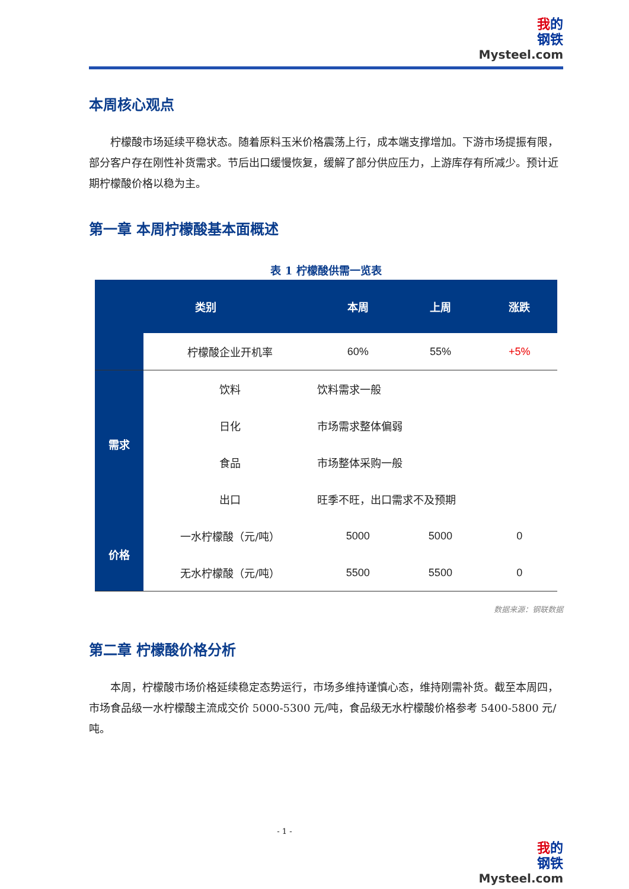我的
钢铁
Mysteel.com
本周核心观点
柠檬酸市场延续平稳状态。随着原料玉米价格震荡上行，成本端支撑增加。下游市场提振有限，部分客户存在刚性补货需求。节后出口缓慢恢复，缓解了部分供应压力，上游库存有所减少。预计近期柠檬酸价格以稳为主。
第一章 本周柠檬酸基本面概述
表 1 柠檬酸供需一览表
| 类别 | | 本周 | 上周 | 涨跌 |
| --- | --- | --- | --- | --- |
| | 柠檬酸企业开机率 | 60% | 55% | +5% |
| 需求 | 饮料 | 饮料需求一般 | | |
| | 日化 | 市场需求整体偏弱 | | |
| | 食品 | 市场整体采购一般 | | |
| | 出口 | 旺季不旺，出口需求不及预期 | | |
| 价格 | 一水柠檬酸（元/吨） | 5000 | 5000 | 0 |
| | 无水柠檬酸（元/吨） | 5500 | 5500 | 0 |
数据来源：钢联数据
第二章 柠檬酸价格分析
本周，柠檬酸市场价格延续稳定态势运行，市场多维持谨慎心态，维持刚需补货。截至本周四，市场食品级一水柠檬酸主流成交价 5000-5300 元/吨，食品级无水柠檬酸价格参考 5400-5800 元/吨。
- 1 -
我的
钢铁
Mysteel.com